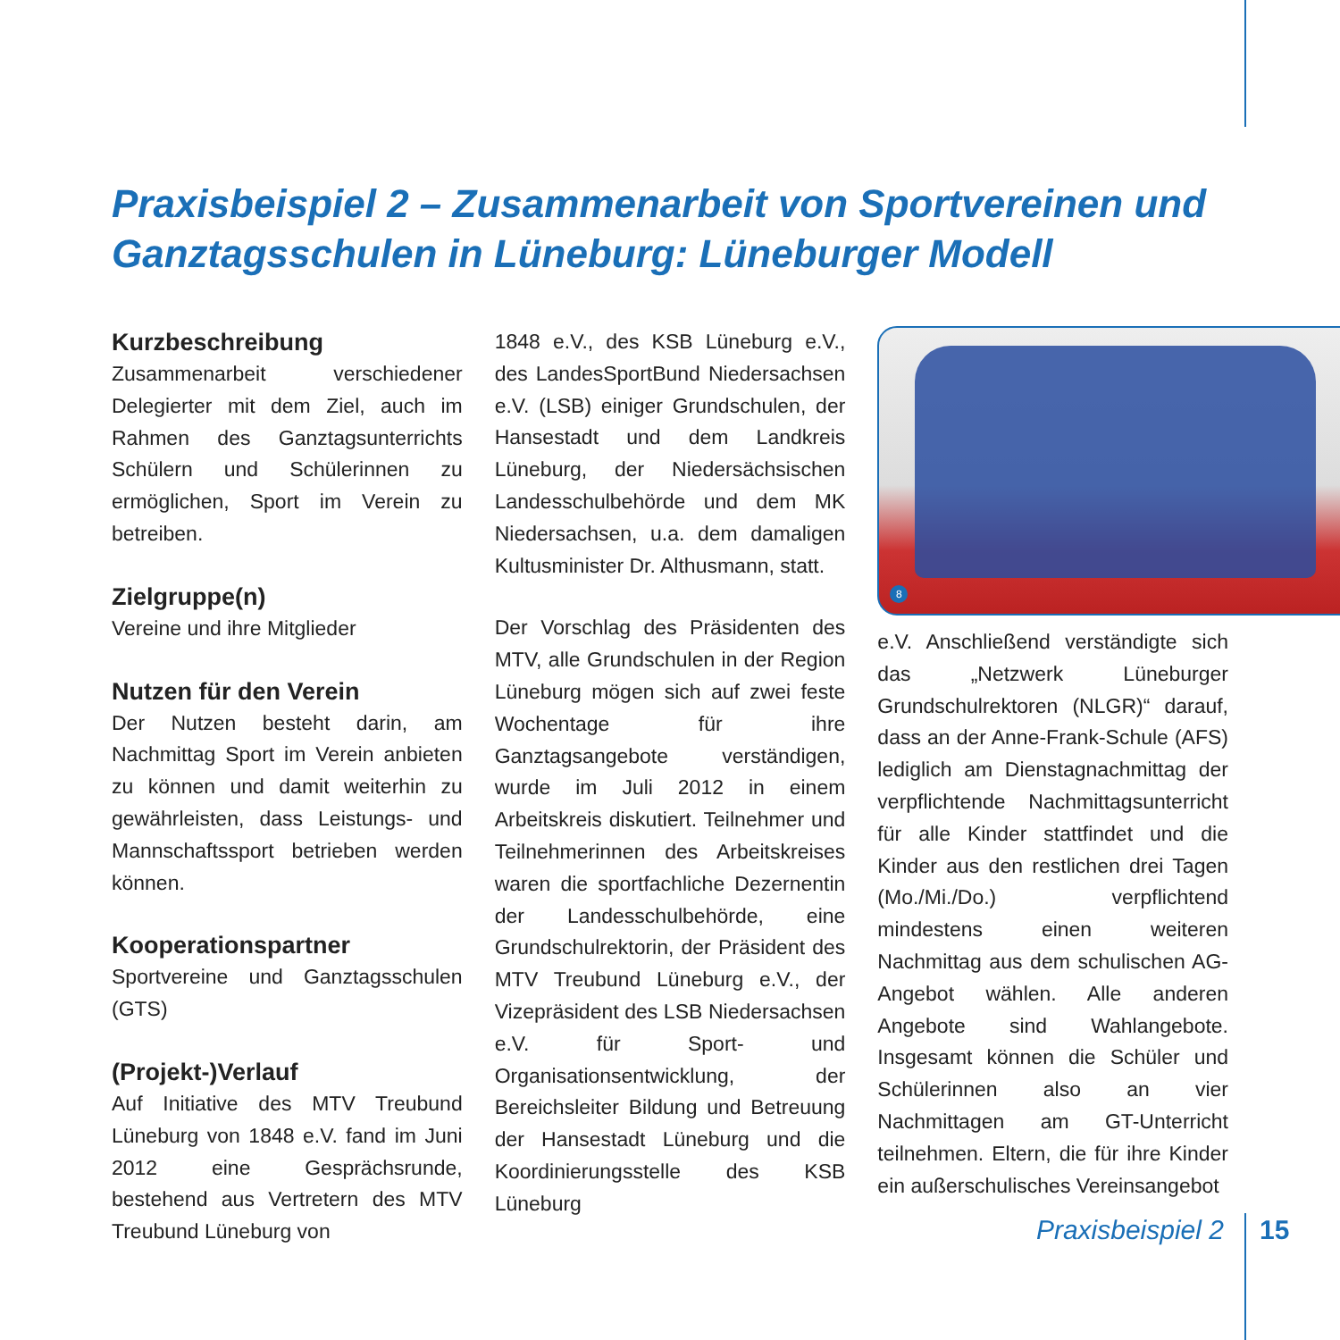Praxisbeispiel 2 – Zusammenarbeit von Sportvereinen und Ganztagsschulen in Lüneburg: Lüneburger Modell
Kurzbeschreibung
Zusammenarbeit verschiedener Delegierter mit dem Ziel, auch im Rahmen des Ganztagsunterrichts Schülern und Schülerinnen zu ermöglichen, Sport im Verein zu betreiben.
Zielgruppe(n)
Vereine und ihre Mitglieder
Nutzen für den Verein
Der Nutzen besteht darin, am Nachmittag Sport im Verein anbieten zu können und damit weiterhin zu gewährleisten, dass Leistungs- und Mannschaftssport betrieben werden können.
Kooperationspartner
Sportvereine und Ganztagsschulen (GTS)
(Projekt-)Verlauf
Auf Initiative des MTV Treubund Lüneburg von 1848 e.V. fand im Juni 2012 eine Gesprächsrunde, bestehend aus Vertretern des MTV Treubund Lüneburg von
1848 e.V., des KSB Lüneburg e.V., des LandesSportBund Niedersachsen e.V. (LSB) einiger Grundschulen, der Hansestadt und dem Landkreis Lüneburg, der Niedersächsischen Landesschulbehörde und dem MK Niedersachsen, u.a. dem damaligen Kultusminister Dr. Althusmann, statt.
Der Vorschlag des Präsidenten des MTV, alle Grundschulen in der Region Lüneburg mögen sich auf zwei feste Wochentage für ihre Ganztagsangebote verständigen, wurde im Juli 2012 in einem Arbeitskreis diskutiert. Teilnehmer und Teilnehmerinnen des Arbeitskreises waren die sportfachliche Dezernentin der Landesschulbehörde, eine Grundschulrektorin, der Präsident des MTV Treubund Lüneburg e.V., der Vizepräsident des LSB Niedersachsen e.V. für Sport- und Organisationsentwicklung, der Bereichsleiter Bildung und Betreuung der Hansestadt Lüneburg und die Koordinierungsstelle des KSB Lüneburg
8
e.V. Anschließend verständigte sich das „Netzwerk Lüneburger Grundschulrektoren (NLGR)“ darauf, dass an der Anne-Frank-Schule (AFS) lediglich am Dienstagnachmittag der verpflichtende Nachmittagsunterricht für alle Kinder stattfindet und die Kinder aus den restlichen drei Tagen (Mo./Mi./Do.) verpflichtend mindestens einen weiteren Nachmittag aus dem schulischen AG-Angebot wählen. Alle anderen Angebote sind Wahlangebote. Insgesamt können die Schüler und Schülerinnen also an vier Nachmittagen am GT-Unterricht teilnehmen. Eltern, die für ihre Kinder ein außerschulisches Vereinsangebot
Praxisbeispiel 2 15